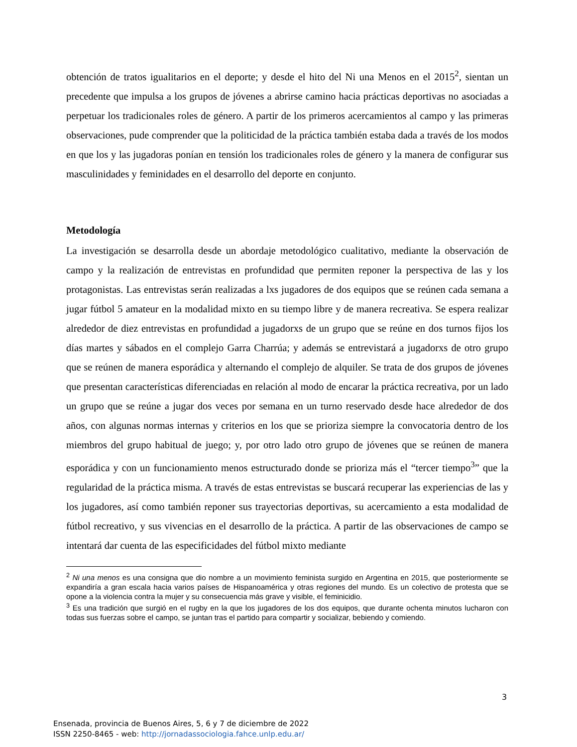obtención de tratos igualitarios en el deporte; y desde el hito del Ni una Menos en el 2015<sup>2</sup>, sientan un precedente que impulsa a los grupos de jóvenes a abrirse camino hacia prácticas deportivas no asociadas a perpetuar los tradicionales roles de género. A partir de los primeros acercamientos al campo y las primeras observaciones, pude comprender que la politicidad de la práctica también estaba dada a través de los modos en que los y las jugadoras ponían en tensión los tradicionales roles de género y la manera de configurar sus masculinidades y feminidades en el desarrollo del deporte en conjunto.
Metodología
La investigación se desarrolla desde un abordaje metodológico cualitativo, mediante la observación de campo y la realización de entrevistas en profundidad que permiten reponer la perspectiva de las y los protagonistas. Las entrevistas serán realizadas a lxs jugadores de dos equipos que se reúnen cada semana a jugar fútbol 5 amateur en la modalidad mixto en su tiempo libre y de manera recreativa. Se espera realizar alrededor de diez entrevistas en profundidad a jugadorxs de un grupo que se reúne en dos turnos fijos los días martes y sábados en el complejo Garra Charrúa; y además se entrevistará a jugadorxs de otro grupo que se reúnen de manera esporádica y alternando el complejo de alquiler. Se trata de dos grupos de jóvenes que presentan características diferenciadas en relación al modo de encarar la práctica recreativa, por un lado un grupo que se reúne a jugar dos veces por semana en un turno reservado desde hace alrededor de dos años, con algunas normas internas y criterios en los que se prioriza siempre la convocatoria dentro de los miembros del grupo habitual de juego; y, por otro lado otro grupo de jóvenes que se reúnen de manera esporádica y con un funcionamiento menos estructurado donde se prioriza más el “tercer tiempo<sup>3</sup>” que la regularidad de la práctica misma. A través de estas entrevistas se buscará recuperar las experiencias de las y los jugadores, así como también reponer sus trayectorias deportivas, su acercamiento a esta modalidad de fútbol recreativo, y sus vivencias en el desarrollo de la práctica. A partir de las observaciones de campo se intentará dar cuenta de las especificidades del fútbol mixto mediante
<sup>2</sup> Ni una menos es una consigna que dio nombre a un movimiento feminista surgido en Argentina en 2015, que posteriormente se expandiría a gran escala hacia varios países de Hispanoamérica y otras regiones del mundo. Es un colectivo de protesta que se opone a la violencia contra la mujer y su consecuencia más grave y visible, el feminicidio.
<sup>3</sup> Es una tradición que surgió en el rugby en la que los jugadores de los dos equipos, que durante ochenta minutos lucharon con todas sus fuerzas sobre el campo, se juntan tras el partido para compartir y socializar, bebiendo y comiendo.
3
Ensenada, provincia de Buenos Aires, 5, 6 y 7 de diciembre de 2022
ISSN 2250-8465 - web: http://jornadassociologia.fahce.unlp.edu.ar/